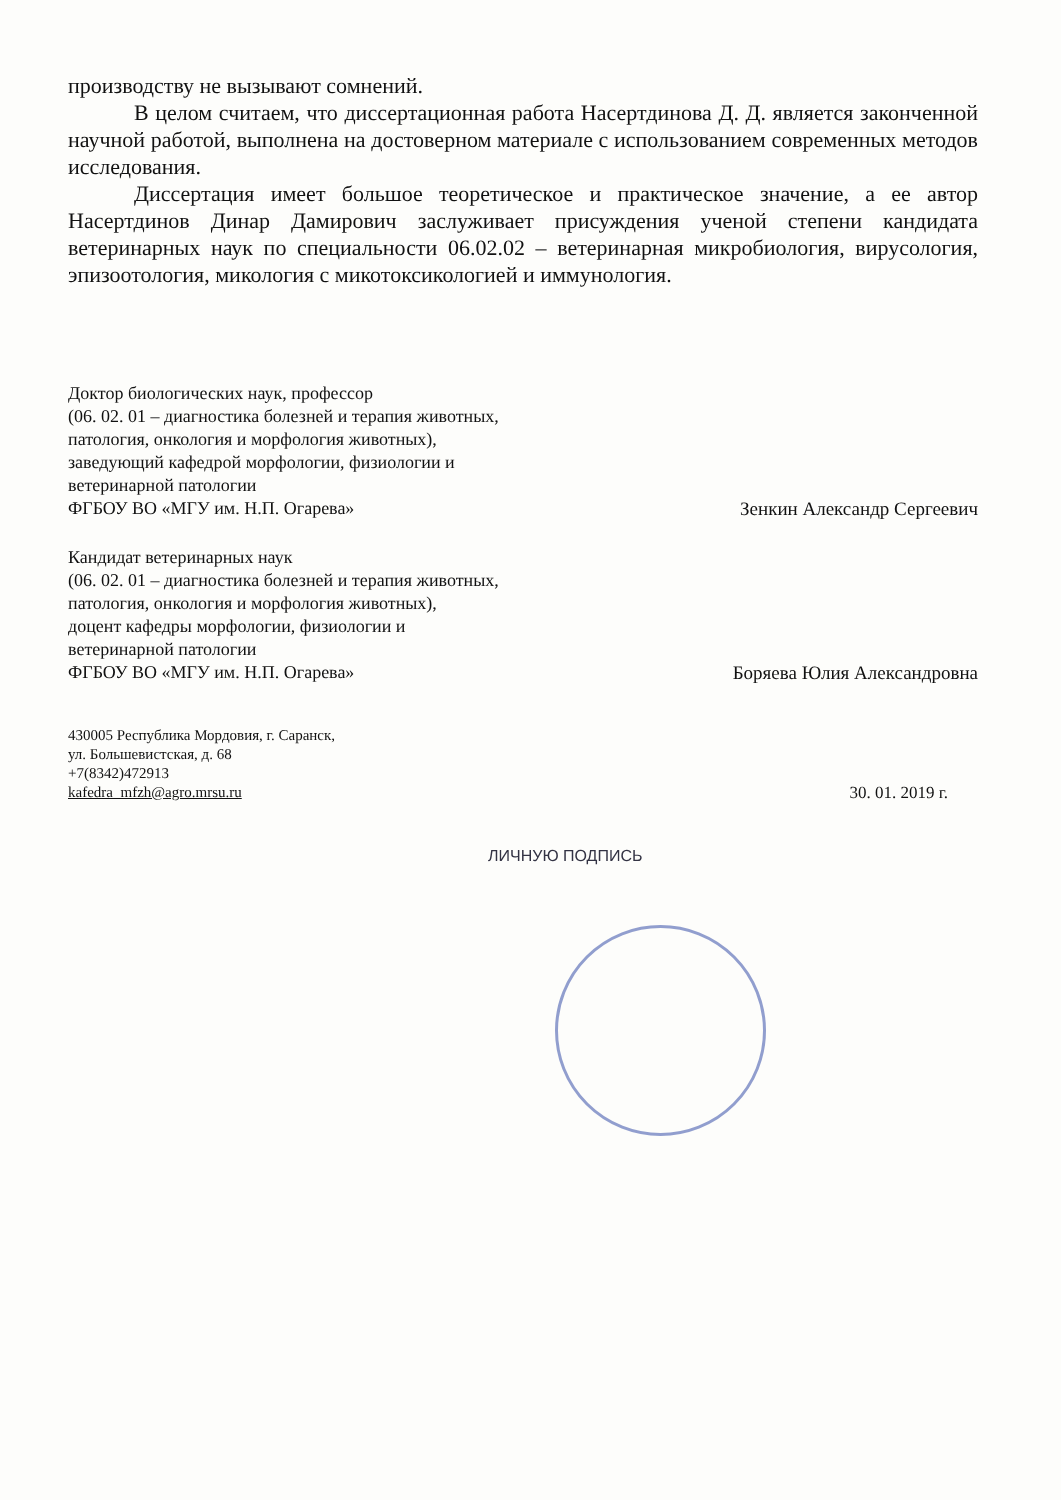производству не вызывают сомнений.
В целом считаем, что диссертационная работа Насертдинова Д. Д. является законченной научной работой, выполнена на достоверном материале с использованием современных методов исследования.
Диссертация имеет большое теоретическое и практическое значение, а ее автор Насертдинов Динар Дамирович заслуживает присуждения ученой степени кандидата ветеринарных наук по специальности 06.02.02 – ветеринарная микробиология, вирусология, эпизоотология, микология с микотоксикологией и иммунология.
Доктор биологических наук, профессор
(06. 02. 01 – диагностика болезней и терапия животных,
патология, онкология и морфология животных),
заведующий кафедрой морфологии, физиологии и
ветеринарной патологии
ФГБОУ ВО «МГУ им. Н.П. Огарева»
Зенкин Александр Сергеевич
Кандидат ветеринарных наук
(06. 02. 01 – диагностика болезней и терапия животных,
патология, онкология и морфология животных),
доцент кафедры морфологии, физиологии и
ветеринарной патологии
ФГБОУ ВО «МГУ им. Н.П. Огарева»
Боряева Юлия Александровна
430005 Республика Мордовия, г. Саранск,
ул. Большевистская, д. 68
+7(8342)472913
kafedra_mfzh@agro.mrsu.ru
30. 01. 2019 г.
ЛИЧНУЮ ПОДПИСЬ